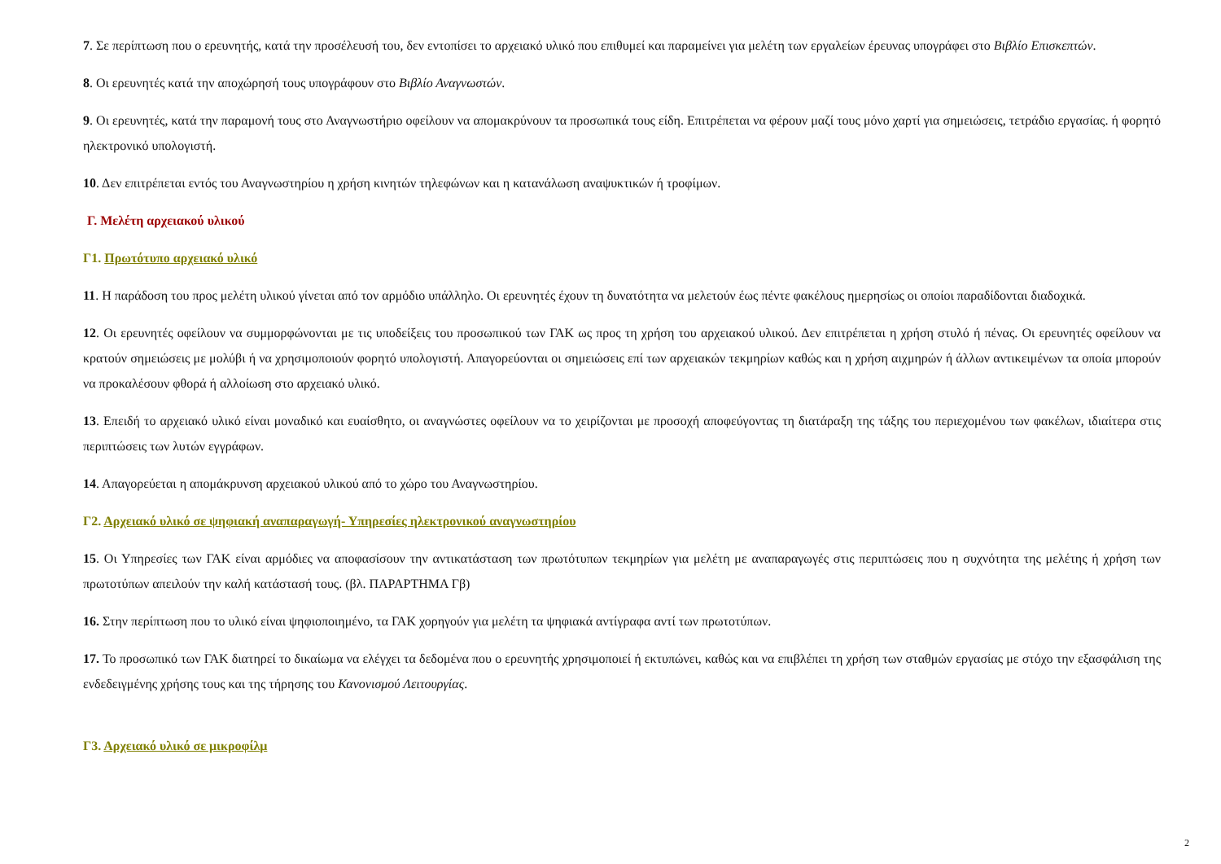7. Σε περίπτωση που ο ερευνητής, κατά την προσέλευσή του, δεν εντοπίσει το αρχειακό υλικό που επιθυμεί και παραμείνει για μελέτη των εργαλείων έρευνας υπογράφει στο Βιβλίο Επισκεπτών.
8. Οι ερευνητές κατά την αποχώρησή τους υπογράφουν στο Βιβλίο Αναγνωστών.
9. Οι ερευνητές, κατά την παραμονή τους στο Αναγνωστήριο οφείλουν να απομακρύνουν τα προσωπικά τους είδη. Επιτρέπεται να φέρουν μαζί τους μόνο χαρτί για σημειώσεις, τετράδιο εργασίας. ή φορητό ηλεκτρονικό υπολογιστή.
10. Δεν επιτρέπεται εντός του Αναγνωστηρίου η χρήση κινητών τηλεφώνων και η κατανάλωση αναψυκτικών ή τροφίμων.
Γ. Μελέτη αρχειακού υλικού
Γ1. Πρωτότυπο αρχειακό υλικό
11. Η παράδοση του προς μελέτη υλικού γίνεται από τον αρμόδιο υπάλληλο. Οι ερευνητές έχουν τη δυνατότητα να μελετούν έως πέντε φακέλους ημερησίως οι οποίοι παραδίδονται διαδοχικά.
12. Οι ερευνητές οφείλουν να συμμορφώνονται με τις υποδείξεις του προσωπικού των ΓΑΚ ως προς τη χρήση του αρχειακού υλικού. Δεν επιτρέπεται η χρήση στυλό ή πένας. Οι ερευνητές οφείλουν να κρατούν σημειώσεις με μολύβι ή να χρησιμοποιούν φορητό υπολογιστή. Απαγορεύονται οι σημειώσεις επί των αρχειακών τεκμηρίων καθώς και η χρήση αιχμηρών ή άλλων αντικειμένων τα οποία μπορούν να προκαλέσουν φθορά ή αλλοίωση στο αρχειακό υλικό.
13. Επειδή το αρχειακό υλικό είναι μοναδικό και ευαίσθητο, οι αναγνώστες οφείλουν να το χειρίζονται με προσοχή αποφεύγοντας τη διατάραξη της τάξης του περιεχομένου των φακέλων, ιδιαίτερα στις περιπτώσεις των λυτών εγγράφων.
14. Απαγορεύεται η απομάκρυνση αρχειακού υλικού από το χώρο του Αναγνωστηρίου.
Γ2. Αρχειακό υλικό σε ψηφιακή αναπαραγωγή- Υπηρεσίες ηλεκτρονικού αναγνωστηρίου
15. Οι Υπηρεσίες των ΓΑΚ είναι αρμόδιες να αποφασίσουν την αντικατάσταση των πρωτότυπων τεκμηρίων για μελέτη με αναπαραγωγές στις περιπτώσεις που η συχνότητα της μελέτης ή χρήση των πρωτοτύπων απειλούν την καλή κατάστασή τους. (βλ. ΠΑΡΑΡΤΗΜΑ Γβ)
16. Στην περίπτωση που το υλικό είναι ψηφιοποιημένο, τα ΓΑΚ χορηγούν για μελέτη τα ψηφιακά αντίγραφα αντί των πρωτοτύπων.
17. Το προσωπικό των ΓΑΚ διατηρεί το δικαίωμα να ελέγχει τα δεδομένα που ο ερευνητής χρησιμοποιεί ή εκτυπώνει, καθώς και να επιβλέπει τη χρήση των σταθμών εργασίας με στόχο την εξασφάλιση της ενδεδειγμένης χρήσης τους και της τήρησης του Κανονισμού Λειτουργίας.
Γ3. Αρχειακό υλικό σε μικροφίλμ
2